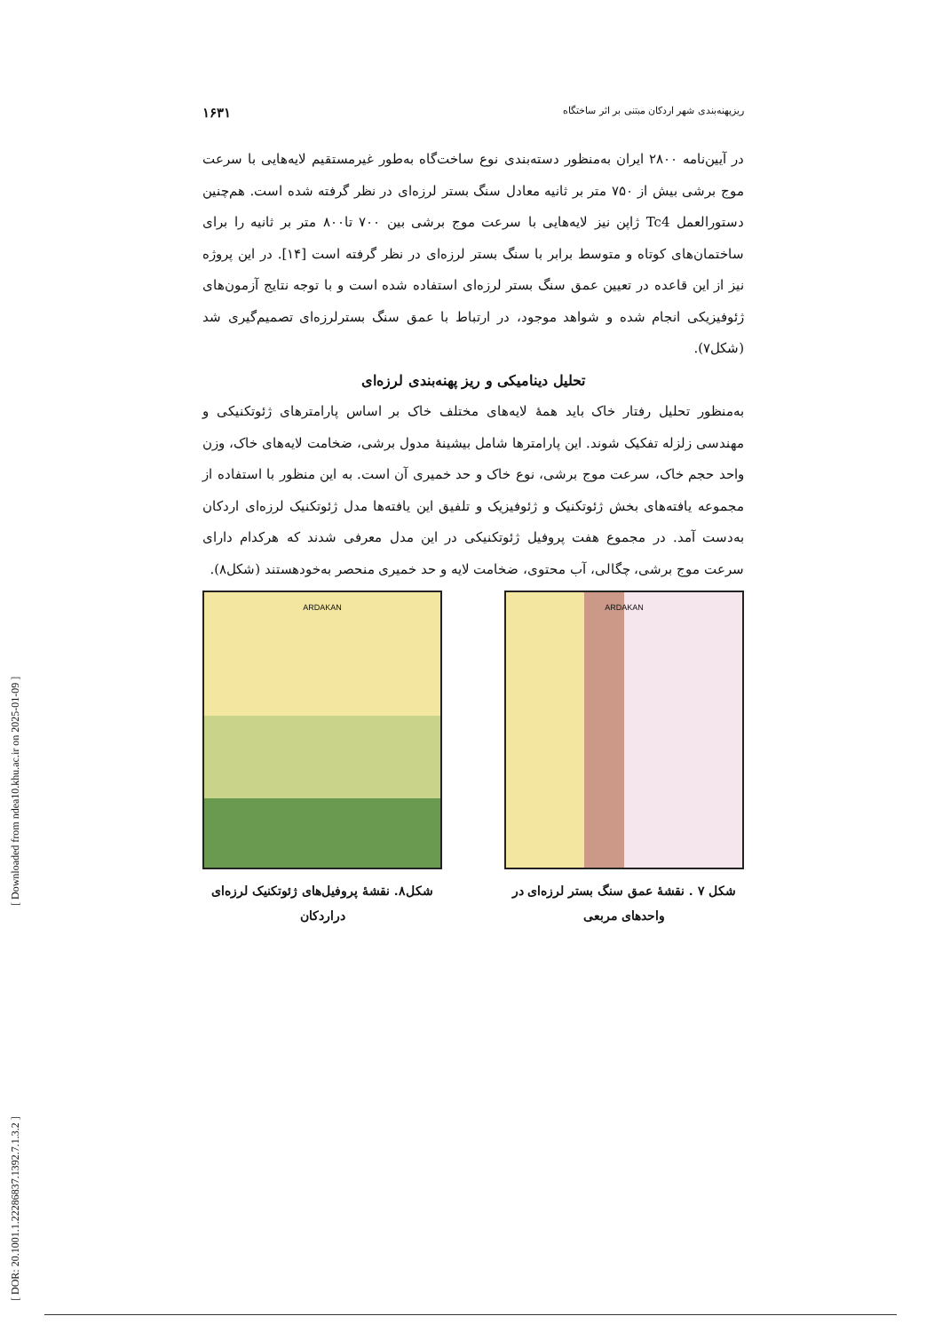[ Downloaded from ndea10.khu.ac.ir on 2025-01-09 ]
[ DOR: 20.1001.1.22286837.1392.7.1.3.2 ]
ریزپهنه‌بندی شهر اردکان مبتنی بر اثر ساختگاه ۱۶۳۱
در آیین‌نامه ۲۸۰۰ ایران به‌منظور دسته‌بندی نوع ساخت‌گاه به‌طور غیرمستقیم لایه‌هایی با سرعت موج برشی بیش از ۷۵۰ متر بر ثانیه معادل سنگ بستر لرزه‌ای در نظر گرفته شده است. هم‌چنین دستورالعمل Tc4 ژاپن نیز لایه‌هایی با سرعت موج برشی بین ۷۰۰ تا۸۰۰ متر بر ثانیه را برای ساختمان‌های کوتاه و متوسط برابر با سنگ بستر لرزه‌ای در نظر گرفته است [۱۴]. در این پروژه نیز از این قاعده در تعیین عمق سنگ بستر لرزه‌ای استفاده شده است و با توجه نتایج آزمون‌های ژئوفیزیکی انجام شده و شواهد موجود، در ارتباط با عمق سنگ بسترلرزه‌ای تصمیم‌گیری شد (شکل۷).
تحلیل دینامیکی و ریز پهنه‌بندی لرزه‌ای
به‌منظور تحلیل رفتار خاک باید همهٔ لایه‌های مختلف خاک بر اساس پارامترهای ژئوتکنیکی و مهندسی زلزله تفکیک شوند. این پارامترها شامل بیشینهٔ مدول برشی، ضخامت لایه‌های خاک، وزن واحد حجم خاک، سرعت موج برشی، نوع خاک و حد خمیری آن است. به این منظور با استفاده از مجموعه یافته‌های بخش ژئوتکنیک و ژئوفیزیک و تلفیق این یافته‌ها مدل ژئوتکنیک لرزه‌ای اردکان به‌دست آمد. در مجموع هفت پروفیل ژئوتکنیکی در این مدل معرفی شدند که هرکدام دارای سرعت موج برشی، چگالی، آب محتوی، ضخامت لایه و حد خمیری منحصر به‌خودهستند (شکل۸).
ARDAKAN
شکل ۷ . نقشهٔ عمق سنگ بستر لرزه‌ای در واحدهای مربعی
ARDAKAN
شکل۸. نقشهٔ پروفیل‌های ژئوتکنیک لرزه‌ای دراردکان